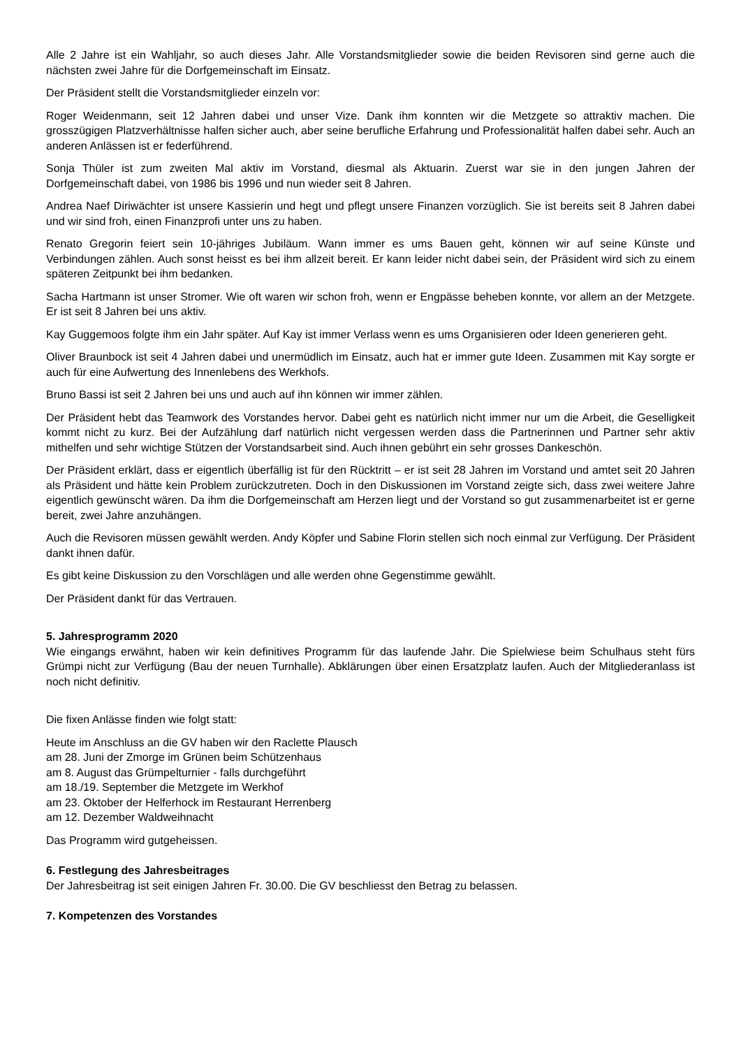Alle 2 Jahre ist ein Wahljahr, so auch dieses Jahr. Alle Vorstandsmitglieder sowie die beiden Revisoren sind gerne auch die nächsten zwei Jahre für die Dorfgemeinschaft im Einsatz.
Der Präsident stellt die Vorstandsmitglieder einzeln vor:
Roger Weidenmann, seit 12 Jahren dabei und unser Vize. Dank ihm konnten wir die Metzgete so attraktiv machen. Die grosszügigen Platzverhältnisse halfen sicher auch, aber seine berufliche Erfahrung und Professionalität halfen dabei sehr. Auch an anderen Anlässen ist er federführend.
Sonja Thüler ist zum zweiten Mal aktiv im Vorstand, diesmal als Aktuarin. Zuerst war sie in den jungen Jahren der Dorfgemeinschaft dabei, von 1986 bis 1996 und nun wieder seit 8 Jahren.
Andrea Naef Diriwächter ist unsere Kassierin und hegt und pflegt unsere Finanzen vorzüglich. Sie ist bereits seit 8 Jahren dabei und wir sind froh, einen Finanzprofi unter uns zu haben.
Renato Gregorin feiert sein 10-jähriges Jubiläum. Wann immer es ums Bauen geht, können wir auf seine Künste und Verbindungen zählen. Auch sonst heisst es bei ihm allzeit bereit. Er kann leider nicht dabei sein, der Präsident wird sich zu einem späteren Zeitpunkt bei ihm bedanken.
Sacha Hartmann ist unser Stromer. Wie oft waren wir schon froh, wenn er Engpässe beheben konnte, vor allem an der Metzgete. Er ist seit 8 Jahren bei uns aktiv.
Kay Guggemoos folgte ihm ein Jahr später. Auf Kay ist immer Verlass wenn es ums Organisieren oder Ideen generieren geht.
Oliver Braunbock ist seit 4 Jahren dabei und unermüdlich im Einsatz, auch hat er immer gute Ideen. Zusammen mit Kay sorgte er auch für eine Aufwertung des Innenlebens des Werkhofs.
Bruno Bassi ist seit 2 Jahren bei uns und auch auf ihn können wir immer zählen.
Der Präsident hebt das Teamwork des Vorstandes hervor. Dabei geht es natürlich nicht immer nur um die Arbeit, die Geselligkeit kommt nicht zu kurz. Bei der Aufzählung darf natürlich nicht vergessen werden dass die Partnerinnen und Partner sehr aktiv mithelfen und sehr wichtige Stützen der Vorstandsarbeit sind. Auch ihnen gebührt ein sehr grosses Dankeschön.
Der Präsident erklärt, dass er eigentlich überfällig ist für den Rücktritt – er ist seit 28 Jahren im Vorstand und amtet seit 20 Jahren als Präsident und hätte kein Problem zurückzutreten. Doch in den Diskussionen im Vorstand zeigte sich, dass zwei weitere Jahre eigentlich gewünscht wären. Da ihm die Dorfgemeinschaft am Herzen liegt und der Vorstand so gut zusammenarbeitet ist er gerne bereit, zwei Jahre anzuhängen.
Auch die Revisoren müssen gewählt werden. Andy Köpfer und Sabine Florin stellen sich noch einmal zur Verfügung. Der Präsident dankt ihnen dafür.
Es gibt keine Diskussion zu den Vorschlägen und alle werden ohne Gegenstimme gewählt.
Der Präsident dankt für das Vertrauen.
5. Jahresprogramm 2020
Wie eingangs erwähnt, haben wir kein definitives Programm für das laufende Jahr. Die Spielwiese beim Schulhaus steht fürs Grümpi nicht zur Verfügung (Bau der neuen Turnhalle). Abklärungen über einen Ersatzplatz laufen. Auch der Mitgliederanlass ist noch nicht definitiv.
Die fixen Anlässe finden wie folgt statt:
Heute im Anschluss an die GV haben wir den Raclette Plausch
am 28. Juni der Zmorge im Grünen beim Schützenhaus
am 8. August das Grümpelturnier - falls durchgeführt
am 18./19. September die Metzgete im Werkhof
am 23. Oktober der Helferhock im Restaurant Herrenberg
am 12. Dezember Waldweihnacht
Das Programm wird gutgeheissen.
6. Festlegung des Jahresbeitrages
Der Jahresbeitrag ist seit einigen Jahren Fr. 30.00. Die GV beschliesst den Betrag zu belassen.
7. Kompetenzen des Vorstandes